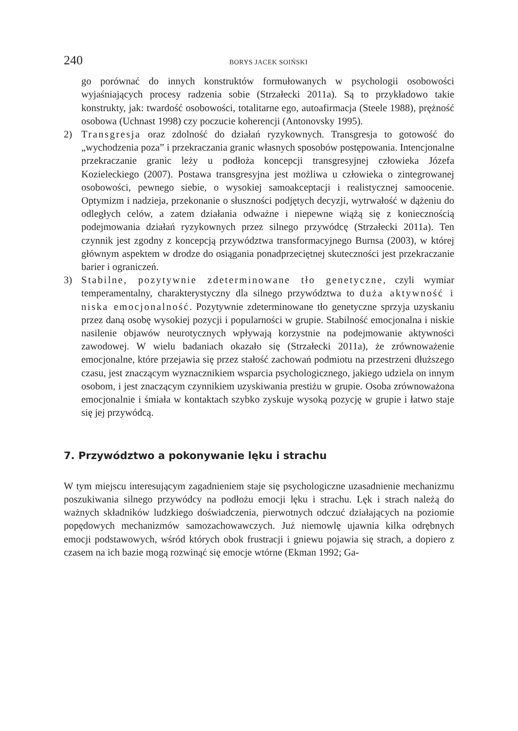240 BORYS JACEK SOIŃSKI
go porównać do innych konstruktów formułowanych w psychologii osobowości wyjaśniających procesy radzenia sobie (Strzałecki 2011a). Są to przykładowo takie konstrukty, jak: twardość osobowości, totalitarne ego, autoafirmacja (Steele 1988), prężność osobowa (Uchnast 1998) czy poczucie koherencji (Antonovsky 1995).
2) Transgresja oraz zdolność do działań ryzykownych. Transgresja to gotowość do „wychodzenia poza” i przekraczania granic własnych sposobów postępowania. Intencjonalne przekraczanie granic leży u podłoża koncepcji transgresyjnej człowieka Józefa Kozieleckiego (2007). Postawa transgresyjna jest możliwa u człowieka o zintegrowanej osobowości, pewnego siebie, o wysokiej samoakceptacji i realistycznej samoocenie. Optymizm i nadzieja, przekonanie o słuszności podjętych decyzji, wytrwałość w dążeniu do odległych celów, a zatem działania odważne i niepewne wiążą się z koniecznością podejmowania działań ryzykownych przez silnego przywódcę (Strzałecki 2011a). Ten czynnik jest zgodny z koncepcją przywództwa transformacyjnego Burnsa (2003), w której głównym aspektem w drodze do osiągania ponadprzeciętnej skuteczności jest przekraczanie barier i ograniczeń.
3) Stabilne, pozytywnie zdeterminowane tło genetyczne, czyli wymiar temperamentalny, charakterystyczny dla silnego przywództwa to duża aktywność i niska emocjonalność. Pozytywnie zdeterminowane tło genetyczne sprzyja uzyskaniu przez daną osobę wysokiej pozycji i popularności w grupie. Stabilność emocjonalna i niskie nasilenie objawów neurotycznych wpływają korzystnie na podejmowanie aktywności zawodowej. W wielu badaniach okazało się (Strzałecki 2011a), że zrównoważenie emocjonalne, które przejawia się przez stałość zachowań podmiotu na przestrzeni dłuższego czasu, jest znaczącym wyznacznikiem wsparcia psychologicznego, jakiego udziela on innym osobom, i jest znaczącym czynnikiem uzyskiwania prestiżu w grupie. Osoba zrównoważona emocjonalnie i śmiała w kontaktach szybko zyskuje wysoką pozycję w grupie i łatwo staje się jej przywódcą.
7. Przywództwo a pokonywanie lęku i strachu
W tym miejscu interesującym zagadnieniem staje się psychologiczne uzasadnienie mechanizmu poszukiwania silnego przywódcy na podłożu emocji lęku i strachu. Lęk i strach należą do ważnych składników ludzkiego doświadczenia, pierwotnych odczuć działających na poziomie popędowych mechanizmów samozachowawczych. Już niemowlę ujawnia kilka odrębnych emocji podstawowych, wśród których obok frustracji i gniewu pojawia się strach, a dopiero z czasem na ich bazie mogą rozwinąć się emocje wtórne (Ekman 1992; Ga-